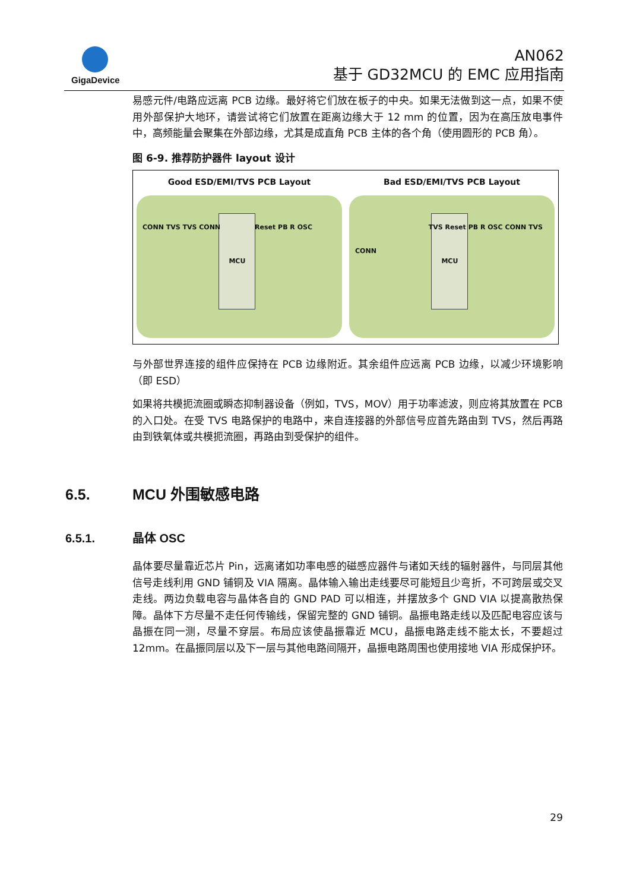GigaDevice
AN062
基于 GD32MCU 的 EMC 应用指南
易感元件/电路应远离 PCB 边缘。最好将它们放在板子的中央。如果无法做到这一点，如果不使用外部保护大地环，请尝试将它们放置在距离边缘大于 12 mm 的位置，因为在高压放电事件中，高频能量会聚集在外部边缘，尤其是成直角 PCB 主体的各个角（使用圆形的 PCB 角）。
图 6-9. 推荐防护器件 layout 设计
Good ESD/EMI/TVS PCB Layout
MCU
CONN TVS TVS CONN Reset PB R OSC
Bad ESD/EMI/TVS PCB Layout
MCU
CONN
TVS Reset PB R OSC CONN TVS
与外部世界连接的组件应保持在 PCB 边缘附近。其余组件应远离 PCB 边缘，以减少环境影响（即 ESD）
如果将共模扼流圈或瞬态抑制器设备（例如，TVS，MOV）用于功率滤波，则应将其放置在 PCB 的入口处。在受 TVS 电路保护的电路中，来自连接器的外部信号应首先路由到 TVS，然后再路由到铁氧体或共模扼流圈，再路由到受保护的组件。
6.5. MCU 外围敏感电路
6.5.1. 晶体 OSC
晶体要尽量靠近芯片 Pin，远离诸如功率电感的磁感应器件与诸如天线的辐射器件，与同层其他信号走线利用 GND 铺铜及 VIA 隔离。晶体输入输出走线要尽可能短且少弯折，不可跨层或交叉走线。两边负载电容与晶体各自的 GND PAD 可以相连，并摆放多个 GND VIA 以提高散热保障。晶体下方尽量不走任何传输线，保留完整的 GND 铺铜。晶振电路走线以及匹配电容应该与晶振在同一测，尽量不穿层。布局应该使晶振靠近 MCU，晶振电路走线不能太长，不要超过 12mm。在晶振同层以及下一层与其他电路间隔开，晶振电路周围也使用接地 VIA 形成保护环。
29